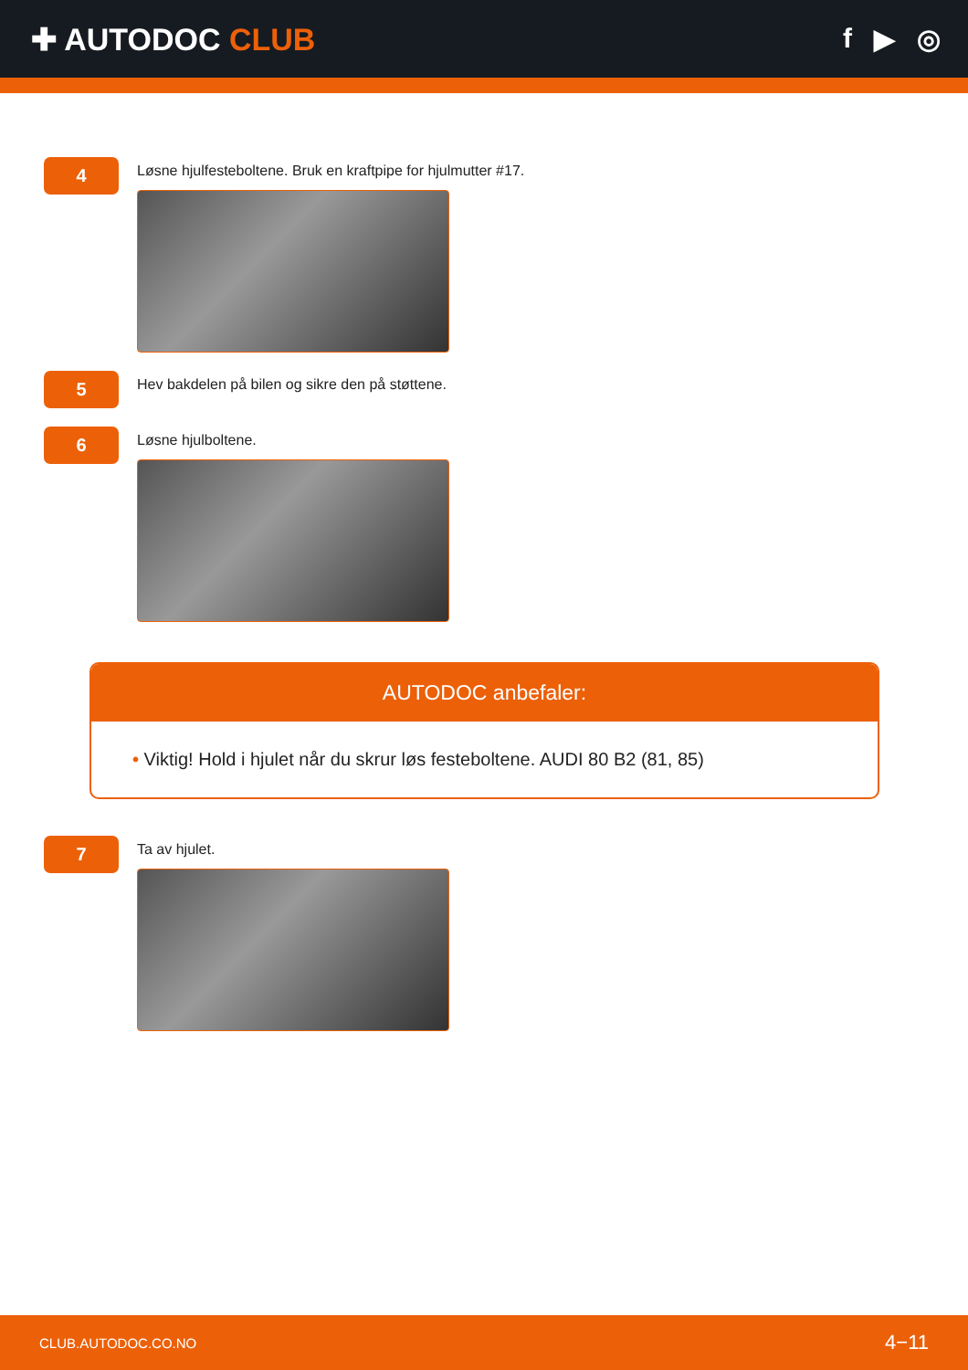✚ AUTODOC CLUB f ▶ ◎
4
Løsne hjulfesteboltene. Bruk en kraftpipe for hjulmutter #17.
5
Hev bakdelen på bilen og sikre den på støttene.
6
Løsne hjulboltene.
AUTODOC anbefaler:
• Viktig! Hold i hjulet når du skrur løs festeboltene. AUDI 80 B2 (81, 85)
7
Ta av hjulet.
CLUB.AUTODOC.CO.NO 4−11